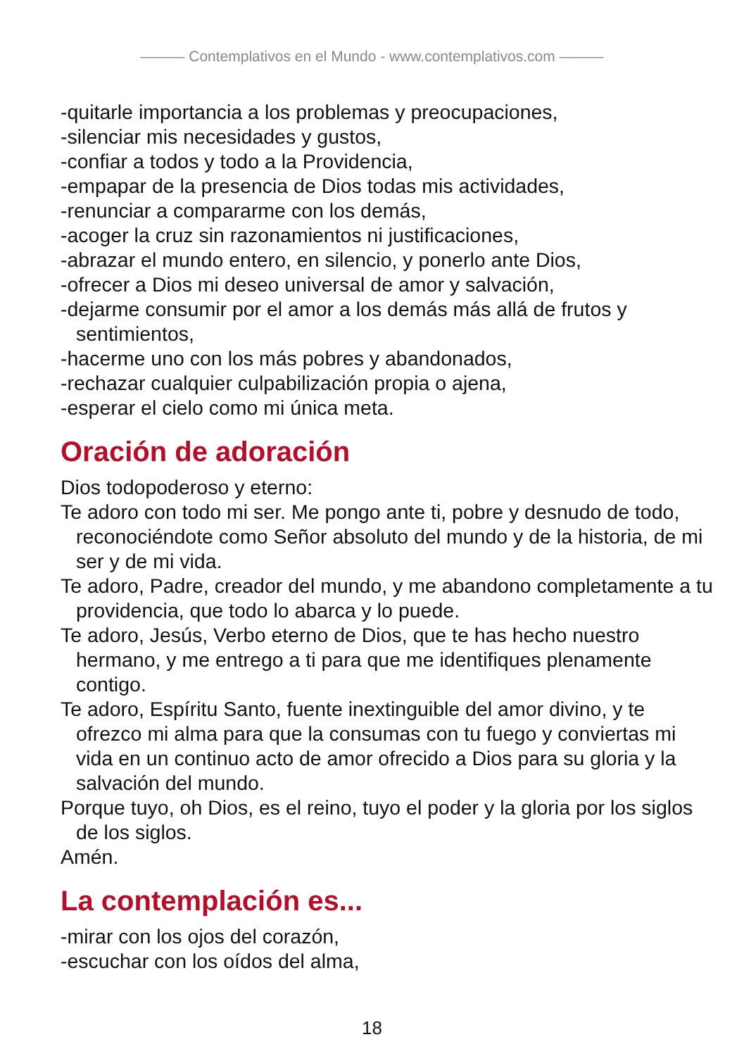——— Contemplativos en el Mundo - www.contemplativos.com ———
-quitarle importancia a los problemas y preocupaciones,
-silenciar mis necesidades y gustos,
-confiar a todos y todo a la Providencia,
-empapar de la presencia de Dios todas mis actividades,
-renunciar a compararme con los demás,
-acoger la cruz sin razonamientos ni justificaciones,
-abrazar el mundo entero, en silencio, y ponerlo ante Dios,
-ofrecer a Dios mi deseo universal de amor y salvación,
-dejarme consumir por el amor a los demás más allá de frutos y sentimientos,
-hacerme uno con los más pobres y abandonados,
-rechazar cualquier culpabilización propia o ajena,
-esperar el cielo como mi única meta.
Oración de adoración
Dios todopoderoso y eterno:
Te adoro con todo mi ser. Me pongo ante ti, pobre y desnudo de todo, reconociéndote como Señor absoluto del mundo y de la historia, de mi ser y de mi vida.
Te adoro, Padre, creador del mundo, y me abandono completamente a tu providencia, que todo lo abarca y lo puede.
Te adoro, Jesús, Verbo eterno de Dios, que te has hecho nuestro hermano, y me entrego a ti para que me identifiques plenamente contigo.
Te adoro, Espíritu Santo, fuente inextinguible del amor divino, y te ofrezco mi alma para que la consumas con tu fuego y conviertas mi vida en un continuo acto de amor ofrecido a Dios para su gloria y la salvación del mundo.
Porque tuyo, oh Dios, es el reino, tuyo el poder y la gloria por los siglos de los siglos.
Amén.
La contemplación es...
-mirar con los ojos del corazón,
-escuchar con los oídos del alma,
18